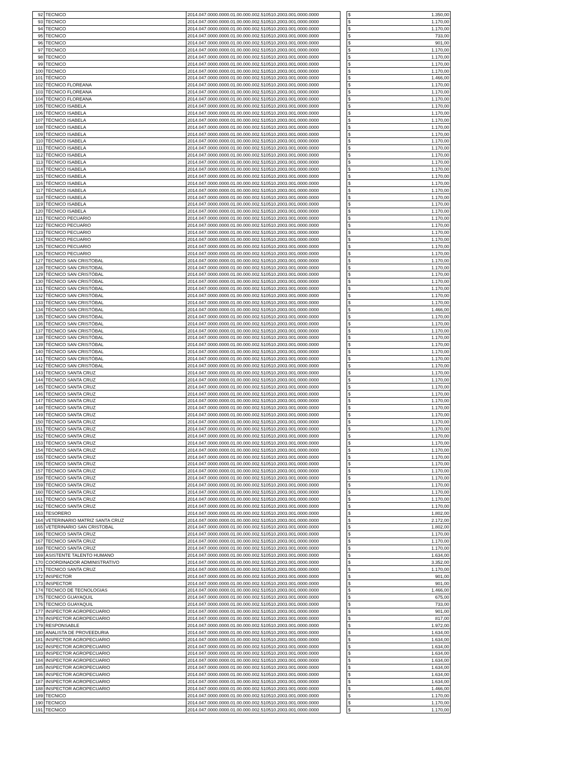| 92 | TECNICO | 2014.047.0000.0000.01.00.000.002.510510.2003.001.0000.0000 | | $ | 1.350,00 |
| 93 | TECNICO | 2014.047.0000.0000.01.00.000.002.510510.2003.001.0000.0000 | | $ | 1.170,00 |
| 94 | TECNICO | 2014.047.0000.0000.01.00.000.002.510510.2003.001.0000.0000 | | $ | 1.170,00 |
| 95 | TECNICO | 2014.047.0000.0000.01.00.000.002.510510.2003.001.0000.0000 | | $ | 733,00 |
| 96 | TECNICO | 2014.047.0000.0000.01.00.000.002.510510.2003.001.0000.0000 | | $ | 901,00 |
| 97 | TECNICO | 2014.047.0000.0000.01.00.000.002.510510.2003.001.0000.0000 | | $ | 1.170,00 |
| 98 | TECNICO | 2014.047.0000.0000.01.00.000.002.510510.2003.001.0000.0000 | | $ | 1.170,00 |
| 99 | TECNICO | 2014.047.0000.0000.01.00.000.002.510510.2003.001.0000.0000 | | $ | 1.170,00 |
| 100 | TECNICO | 2014.047.0000.0000.01.00.000.002.510510.2003.001.0000.0000 | | $ | 1.170,00 |
| 101 | TÉCNICO | 2014.047.0000.0000.01.00.000.002.510510.2003.001.0000.0000 | | $ | 1.466,00 |
| 102 | TÉCNICO FLOREANA | 2014.047.0000.0000.01.00.000.002.510510.2003.001.0000.0000 | | $ | 1.170,00 |
| 103 | TÉCNICO FLOREANA | 2014.047.0000.0000.01.00.000.002.510510.2003.001.0000.0000 | | $ | 1.170,00 |
| 104 | TÉCNICO FLOREANA | 2014.047.0000.0000.01.00.000.002.510510.2003.001.0000.0000 | | $ | 1.170,00 |
| 105 | TECNICO ISABELA | 2014.047.0000.0000.01.00.000.002.510510.2003.001.0000.0000 | | $ | 1.170,00 |
| 106 | TÉCNICO ISABELA | 2014.047.0000.0000.01.00.000.002.510510.2003.001.0000.0000 | | $ | 1.170,00 |
| 107 | TÉCNICO ISABELA | 2014.047.0000.0000.01.00.000.002.510510.2003.001.0000.0000 | | $ | 1.170,00 |
| 108 | TÉCNICO ISABELA | 2014.047.0000.0000.01.00.000.002.510510.2003.001.0000.0000 | | $ | 1.170,00 |
| 109 | TÉCNICO ISABELA | 2014.047.0000.0000.01.00.000.002.510510.2003.001.0000.0000 | | $ | 1.170,00 |
| 110 | TÉCNICO ISABELA | 2014.047.0000.0000.01.00.000.002.510510.2003.001.0000.0000 | | $ | 1.170,00 |
| 111 | TÉCNICO ISABELA | 2014.047.0000.0000.01.00.000.002.510510.2003.001.0000.0000 | | $ | 1.170,00 |
| 112 | TÉCNICO ISABELA | 2014.047.0000.0000.01.00.000.002.510510.2003.001.0000.0000 | | $ | 1.170,00 |
| 113 | TÉCNICO ISABELA | 2014.047.0000.0000.01.00.000.002.510510.2003.001.0000.0000 | | $ | 1.170,00 |
| 114 | TÉCNICO ISABELA | 2014.047.0000.0000.01.00.000.002.510510.2003.001.0000.0000 | | $ | 1.170,00 |
| 115 | TÉCNICO ISABELA | 2014.047.0000.0000.01.00.000.002.510510.2003.001.0000.0000 | | $ | 1.170,00 |
| 116 | TÉCNICO ISABELA | 2014.047.0000.0000.01.00.000.002.510510.2003.001.0000.0000 | | $ | 1.170,00 |
| 117 | TÉCNICO ISABELA | 2014.047.0000.0000.01.00.000.002.510510.2003.001.0000.0000 | | $ | 1.170,00 |
| 118 | TÉCNICO ISABELA | 2014.047.0000.0000.01.00.000.002.510510.2003.001.0000.0000 | | $ | 1.170,00 |
| 119 | TÉCNICO ISABELA | 2014.047.0000.0000.01.00.000.002.510510.2003.001.0000.0000 | | $ | 1.170,00 |
| 120 | TÉCNICO ISABELA | 2014.047.0000.0000.01.00.000.002.510510.2003.001.0000.0000 | | $ | 1.170,00 |
| 121 | TECNICO PECUARIO | 2014.047.0000.0000.01.00.000.002.510510.2003.001.0000.0000 | | $ | 1.170,00 |
| 122 | TECNICO PECUARIO | 2014.047.0000.0000.01.00.000.002.510510.2003.001.0000.0000 | | $ | 1.170,00 |
| 123 | TECNICO PECUARIO | 2014.047.0000.0000.01.00.000.002.510510.2003.001.0000.0000 | | $ | 1.170,00 |
| 124 | TECNICO PECUARIO | 2014.047.0000.0000.01.00.000.002.510510.2003.001.0000.0000 | | $ | 1.170,00 |
| 125 | TECNICO PECUARIO | 2014.047.0000.0000.01.00.000.002.510510.2003.001.0000.0000 | | $ | 1.170,00 |
| 126 | TECNICO PECUARIO | 2014.047.0000.0000.01.00.000.002.510510.2003.001.0000.0000 | | $ | 1.170,00 |
| 127 | TECNICO SAN CRISTOBAL | 2014.047.0000.0000.01.00.000.002.510510.2003.001.0000.0000 | | $ | 1.170,00 |
| 128 | TECNICO SAN CRISTOBAL | 2014.047.0000.0000.01.00.000.002.510510.2003.001.0000.0000 | | $ | 1.170,00 |
| 129 | TÉCNICO SAN CRISTÓBAL | 2014.047.0000.0000.01.00.000.002.510510.2003.001.0000.0000 | | $ | 1.170,00 |
| 130 | TÉCNICO SAN CRISTÓBAL | 2014.047.0000.0000.01.00.000.002.510510.2003.001.0000.0000 | | $ | 1.170,00 |
| 131 | TÉCNICO SAN CRISTÓBAL | 2014.047.0000.0000.01.00.000.002.510510.2003.001.0000.0000 | | $ | 1.170,00 |
| 132 | TÉCNICO SAN CRISTÓBAL | 2014.047.0000.0000.01.00.000.002.510510.2003.001.0000.0000 | | $ | 1.170,00 |
| 133 | TÉCNICO SAN CRISTÓBAL | 2014.047.0000.0000.01.00.000.002.510510.2003.001.0000.0000 | | $ | 1.170,00 |
| 134 | TÉCNICO SAN CRISTÓBAL | 2014.047.0000.0000.01.00.000.002.510510.2003.001.0000.0000 | | $ | 1.466,00 |
| 135 | TÉCNICO SAN CRISTÓBAL | 2014.047.0000.0000.01.00.000.002.510510.2003.001.0000.0000 | | $ | 1.170,00 |
| 136 | TÉCNICO SAN CRISTÓBAL | 2014.047.0000.0000.01.00.000.002.510510.2003.001.0000.0000 | | $ | 1.170,00 |
| 137 | TÉCNICO SAN CRISTÓBAL | 2014.047.0000.0000.01.00.000.002.510510.2003.001.0000.0000 | | $ | 1.170,00 |
| 138 | TÉCNICO SAN CRISTÓBAL | 2014.047.0000.0000.01.00.000.002.510510.2003.001.0000.0000 | | $ | 1.170,00 |
| 139 | TÉCNICO SAN CRISTÓBAL | 2014.047.0000.0000.01.00.000.002.510510.2003.001.0000.0000 | | $ | 1.170,00 |
| 140 | TÉCNICO SAN CRISTÓBAL | 2014.047.0000.0000.01.00.000.002.510510.2003.001.0000.0000 | | $ | 1.170,00 |
| 141 | TÉCNICO SAN CRISTÓBAL | 2014.047.0000.0000.01.00.000.002.510510.2003.001.0000.0000 | | $ | 1.170,00 |
| 142 | TÉCNICO SAN CRISTÓBAL | 2014.047.0000.0000.01.00.000.002.510510.2003.001.0000.0000 | | $ | 1.170,00 |
| 143 | TECNICO SANTA CRUZ | 2014.047.0000.0000.01.00.000.002.510510.2003.001.0000.0000 | | $ | 1.170,00 |
| 144 | TÉCNICO SANTA CRUZ | 2014.047.0000.0000.01.00.000.002.510510.2003.001.0000.0000 | | $ | 1.170,00 |
| 145 | TÉCNICO SANTA CRUZ | 2014.047.0000.0000.01.00.000.002.510510.2003.001.0000.0000 | | $ | 1.170,00 |
| 146 | TÉCNICO SANTA CRUZ | 2014.047.0000.0000.01.00.000.002.510510.2003.001.0000.0000 | | $ | 1.170,00 |
| 147 | TÉCNICO SANTA CRUZ | 2014.047.0000.0000.01.00.000.002.510510.2003.001.0000.0000 | | $ | 1.170,00 |
| 148 | TÉCNICO SANTA CRUZ | 2014.047.0000.0000.01.00.000.002.510510.2003.001.0000.0000 | | $ | 1.170,00 |
| 149 | TÉCNICO SANTA CRUZ | 2014.047.0000.0000.01.00.000.002.510510.2003.001.0000.0000 | | $ | 1.170,00 |
| 150 | TÉCNICO SANTA CRUZ | 2014.047.0000.0000.01.00.000.002.510510.2003.001.0000.0000 | | $ | 1.170,00 |
| 151 | TÉCNICO SANTA CRUZ | 2014.047.0000.0000.01.00.000.002.510510.2003.001.0000.0000 | | $ | 1.170,00 |
| 152 | TÉCNICO SANTA CRUZ | 2014.047.0000.0000.01.00.000.002.510510.2003.001.0000.0000 | | $ | 1.170,00 |
| 153 | TÉCNICO SANTA CRUZ | 2014.047.0000.0000.01.00.000.002.510510.2003.001.0000.0000 | | $ | 1.170,00 |
| 154 | TÉCNICO SANTA CRUZ | 2014.047.0000.0000.01.00.000.002.510510.2003.001.0000.0000 | | $ | 1.170,00 |
| 155 | TÉCNICO SANTA CRUZ | 2014.047.0000.0000.01.00.000.002.510510.2003.001.0000.0000 | | $ | 1.170,00 |
| 156 | TÉCNICO SANTA CRUZ | 2014.047.0000.0000.01.00.000.002.510510.2003.001.0000.0000 | | $ | 1.170,00 |
| 157 | TÉCNICO SANTA CRUZ | 2014.047.0000.0000.01.00.000.002.510510.2003.001.0000.0000 | | $ | 1.170,00 |
| 158 | TÉCNICO SANTA CRUZ | 2014.047.0000.0000.01.00.000.002.510510.2003.001.0000.0000 | | $ | 1.170,00 |
| 159 | TÉCNICO SANTA CRUZ | 2014.047.0000.0000.01.00.000.002.510510.2003.001.0000.0000 | | $ | 1.170,00 |
| 160 | TÉCNICO SANTA CRUZ | 2014.047.0000.0000.01.00.000.002.510510.2003.001.0000.0000 | | $ | 1.170,00 |
| 161 | TÉCNICO SANTA CRUZ | 2014.047.0000.0000.01.00.000.002.510510.2003.001.0000.0000 | | $ | 1.170,00 |
| 162 | TÉCNICO SANTA CRUZ | 2014.047.0000.0000.01.00.000.002.510510.2003.001.0000.0000 | | $ | 1.170,00 |
| 163 | TESORERO | 2014.047.0000.0000.01.00.000.002.510510.2003.001.0000.0000 | | $ | 1.802,00 |
| 164 | VETERINARIO MATRIZ SANTA CRUZ | 2014.047.0000.0000.01.00.000.002.510510.2003.001.0000.0000 | | $ | 2.172,00 |
| 165 | VETERINARIO SAN CRISTOBAL | 2014.047.0000.0000.01.00.000.002.510510.2003.001.0000.0000 | | $ | 1.802,00 |
| 166 | TECNICO SANTA CRUZ | 2014.047.0000.0000.01.00.000.002.510510.2003.001.0000.0000 | | $ | 1.170,00 |
| 167 | TECNICO SANTA CRUZ | 2014.047.0000.0000.01.00.000.002.510510.2003.001.0000.0000 | | $ | 1.170,00 |
| 168 | TECNICO SANTA CRUZ | 2014.047.0000.0000.01.00.000.002.510510.2003.001.0000.0000 | | $ | 1.170,00 |
| 169 | ASISTENTE TALENTO HUMANO | 2014.047.0000.0000.01.00.000.002.510510.2003.001.0000.0000 | | $ | 1.634,00 |
| 170 | COORDINADOR ADMINISTRATIVO | 2014.047.0000.0000.01.00.000.002.510510.2003.001.0000.0000 | | $ | 3.352,00 |
| 171 | TECNICO SANTA CRUZ | 2014.047.0000.0000.01.00.000.002.510510.2003.001.0000.0000 | | $ | 1.170,00 |
| 172 | INSPECTOR | 2014.047.0000.0000.01.00.000.002.510510.2003.001.0000.0000 | | $ | 901,00 |
| 173 | INSPECTOR | 2014.047.0000.0000.01.00.000.002.510510.2003.001.0000.0000 | | $ | 901,00 |
| 174 | TECNICO DE TECNOLOGIAS | 2014.047.0000.0000.01.00.000.002.510510.2003.001.0000.0000 | | $ | 1.466,00 |
| 175 | TECNICO GUAYAQUIL | 2014.047.0000.0000.01.00.000.002.510510.2003.001.0000.0000 | | $ | 675,00 |
| 176 | TECNICO GUAYAQUIL | 2014.047.0000.0000.01.00.000.002.510510.2003.001.0000.0000 | | $ | 733,00 |
| 177 | INSPECTOR AGROPECUARIO | 2014.047.0000.0000.01.00.000.002.510510.2003.001.0000.0000 | | $ | 901,00 |
| 178 | INSPECTOR AGROPECUARIO | 2014.047.0000.0000.01.00.000.002.510510.2003.001.0000.0000 | | $ | 817,00 |
| 179 | RESPONSABLE | 2014.047.0000.0000.01.00.000.002.510510.2003.001.0000.0000 | | $ | 1.972,00 |
| 180 | ANALISTA DE PROVEEDURIA | 2014.047.0000.0000.01.00.000.002.510510.2003.001.0000.0000 | | $ | 1.634,00 |
| 181 | INSPECTOR AGROPECUARIO | 2014.047.0000.0000.01.00.000.002.510510.2003.001.0000.0000 | | $ | 1.634,00 |
| 182 | INSPECTOR AGROPECUARIO | 2014.047.0000.0000.01.00.000.002.510510.2003.001.0000.0000 | | $ | 1.634,00 |
| 183 | INSPECTOR AGROPECUARIO | 2014.047.0000.0000.01.00.000.002.510510.2003.001.0000.0000 | | $ | 1.634,00 |
| 184 | INSPECTOR AGROPECUARIO | 2014.047.0000.0000.01.00.000.002.510510.2003.001.0000.0000 | | $ | 1.634,00 |
| 185 | INSPECTOR AGROPECUARIO | 2014.047.0000.0000.01.00.000.002.510510.2003.001.0000.0000 | | $ | 1.634,00 |
| 186 | INSPECTOR AGROPECUARIO | 2014.047.0000.0000.01.00.000.002.510510.2003.001.0000.0000 | | $ | 1.634,00 |
| 187 | INSPECTOR AGROPECUARIO | 2014.047.0000.0000.01.00.000.002.510510.2003.001.0000.0000 | | $ | 1.634,00 |
| 188 | INSPECTOR AGROPECUARIO | 2014.047.0000.0000.01.00.000.002.510510.2003.001.0000.0000 | | $ | 1.466,00 |
| 189 | TECNICO | 2014.047.0000.0000.01.00.000.002.510510.2003.001.0000.0000 | | $ | 1.170,00 |
| 190 | TECNICO | 2014.047.0000.0000.01.00.000.002.510510.2003.001.0000.0000 | | $ | 1.170,00 |
| 191 | TECNICO | 2014.047.0000.0000.01.00.000.002.510510.2003.001.0000.0000 | | $ | 1.170,00 |